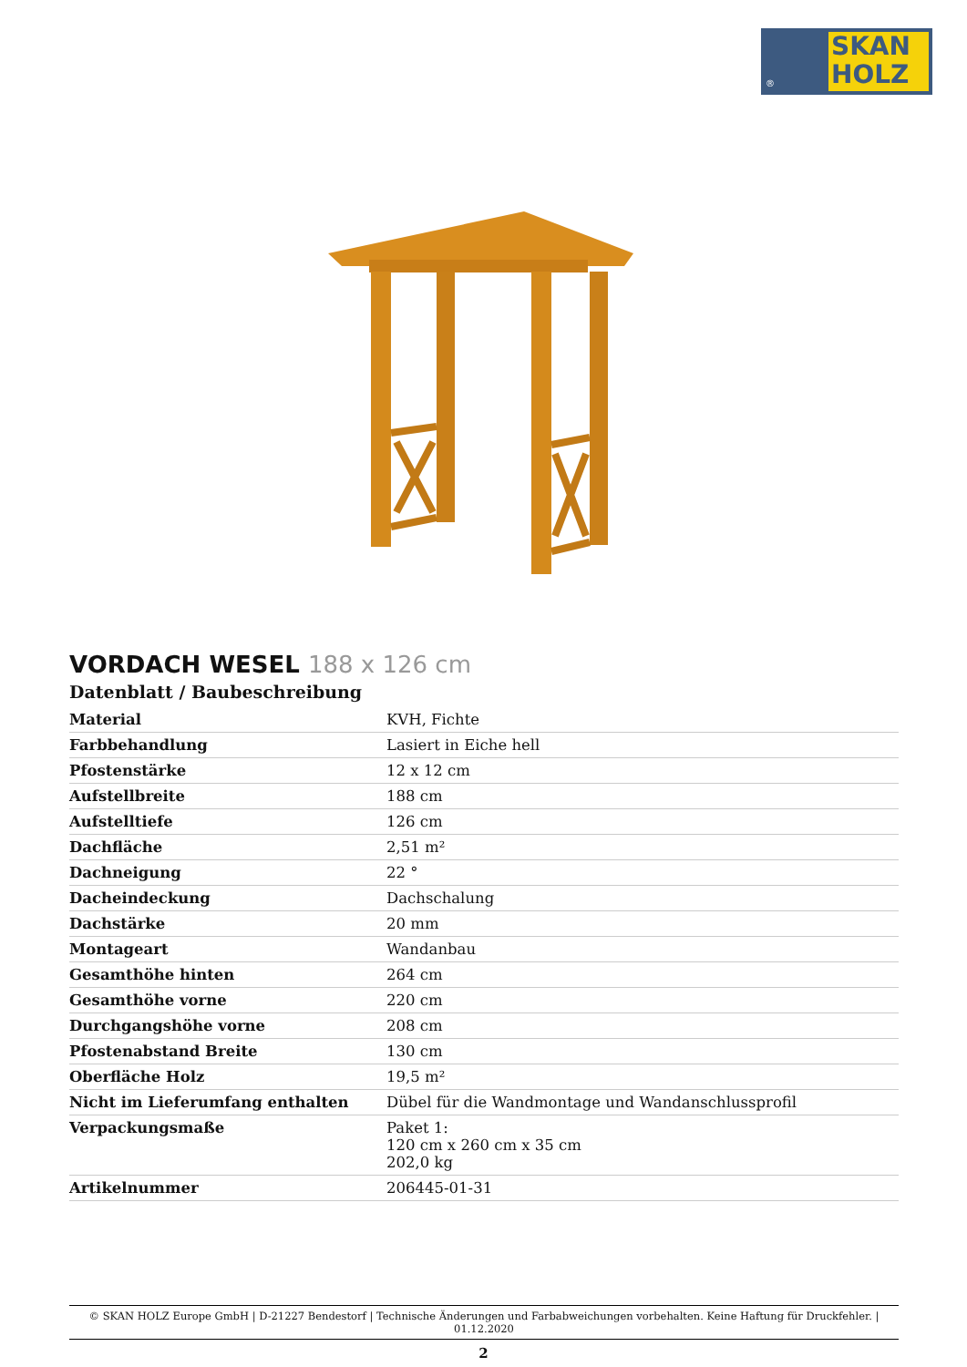®
SKAN
HOLZ
VORDACH WESEL 188 x 126 cm
Datenblatt / Baubeschreibung
| Material | KVH, Fichte |
| Farbbehandlung | Lasiert in Eiche hell |
| Pfostenstärke | 12 x 12 cm |
| Aufstellbreite | 188 cm |
| Aufstelltiefe | 126 cm |
| Dachfläche | 2,51 m² |
| Dachneigung | 22 ° |
| Dacheindeckung | Dachschalung |
| Dachstärke | 20 mm |
| Montageart | Wandanbau |
| Gesamthöhe hinten | 264 cm |
| Gesamthöhe vorne | 220 cm |
| Durchgangshöhe vorne | 208 cm |
| Pfostenabstand Breite | 130 cm |
| Oberfläche Holz | 19,5 m² |
| Nicht im Lieferumfang enthalten | Dübel für die Wandmontage und Wandanschlussprofil |
| Verpackungsmaße | Paket 1: 120 cm x 260 cm x 35 cm 202,0 kg |
| Artikelnummer | 206445-01-31 |
© SKAN HOLZ Europe GmbH | D-21227 Bendestorf | Technische Änderungen und Farbabweichungen vorbehalten. Keine Haftung für Druckfehler. | 01.12.2020
2